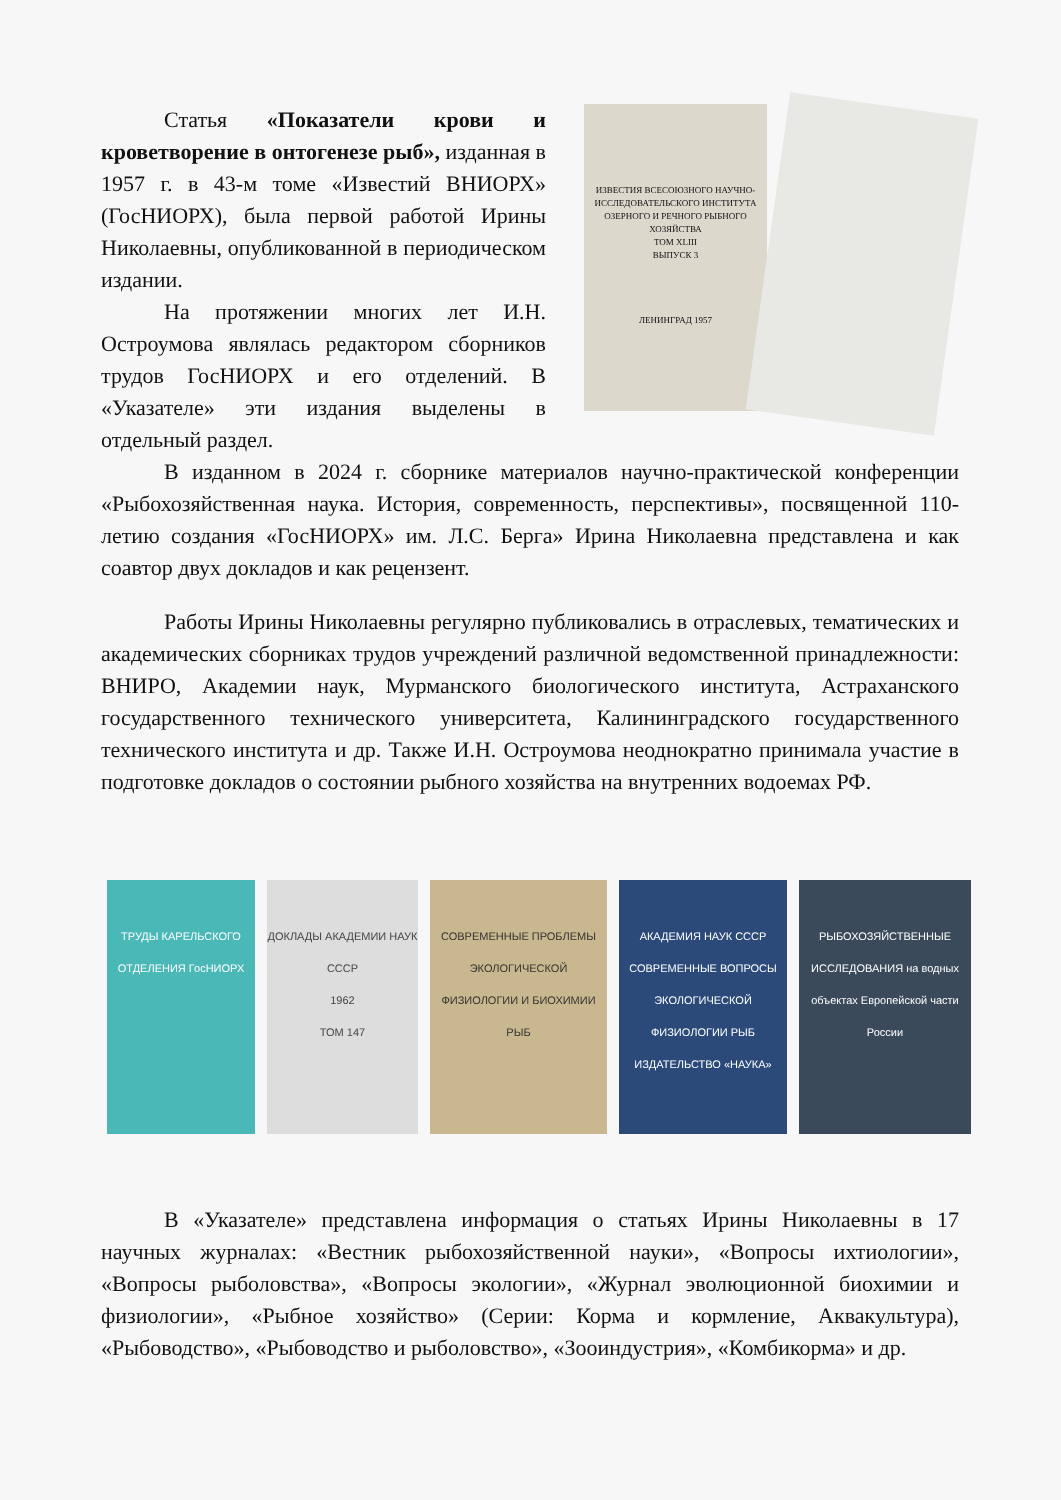Статья «Показатели крови и кроветворение в онтогенезе рыб», изданная в 1957 г. в 43-м томе «Известий ВНИОРХ» (ГосНИОРХ), была первой работой Ирины Николаевны, опубликованной в периодическом издании.
На протяжении многих лет И.Н. Остроумова являлась редактором сборников трудов ГосНИОРХ и его отделений. В «Указателе» эти издания выделены в отдельный раздел.
ИЗВЕСТИЯ ВСЕСОЮЗНОГО НАУЧНО-ИССЛЕДОВАТЕЛЬСКОГО ИНСТИТУТА ОЗЕРНОГО И РЕЧНОГО РЫБНОГО ХОЗЯЙСТВА
ТОМ XLIII
ВЫПУСК 3
ЛЕНИНГРАД 1957
В изданном в 2024 г. сборнике материалов научно-практической конференции «Рыбохозяйственная наука. История, современность, перспективы», посвященной 110-летию создания «ГосНИОРХ» им. Л.С. Берга» Ирина Николаевна представлена и как соавтор двух докладов и как рецензент.
Работы Ирины Николаевны регулярно публиковались в отраслевых, тематических и академических сборниках трудов учреждений различной ведомственной принадлежности: ВНИРО, Академии наук, Мурманского биологического института, Астраханского государственного технического университета, Калининградского государственного технического института и др. Также И.Н. Остроумова неоднократно принимала участие в подготовке докладов о состоянии рыбного хозяйства на внутренних водоемах РФ.
ТРУДЫ КАРЕЛЬСКОГО ОТДЕЛЕНИЯ ГосНИОРХ
ДОКЛАДЫ АКАДЕМИИ НАУК СССР
1962
ТОМ 147
СОВРЕМЕННЫЕ ПРОБЛЕМЫ ЭКОЛОГИЧЕСКОЙ ФИЗИОЛОГИИ И БИОХИМИИ РЫБ
АКАДЕМИЯ НАУК СССР
СОВРЕМЕННЫЕ ВОПРОСЫ ЭКОЛОГИЧЕСКОЙ ФИЗИОЛОГИИ РЫБ
ИЗДАТЕЛЬСТВО «НАУКА»
РЫБОХОЗЯЙСТВЕННЫЕ ИССЛЕДОВАНИЯ на водных объектах Европейской части России
В «Указателе» представлена информация о статьях Ирины Николаевны в 17 научных журналах: «Вестник рыбохозяйственной науки», «Вопросы ихтиологии», «Вопросы рыболовства», «Вопросы экологии», «Журнал эволюционной биохимии и физиологии», «Рыбное хозяйство» (Серии: Корма и кормление, Аквакультура), «Рыбоводство», «Рыбоводство и рыболовство», «Зооиндустрия», «Комбикорма» и др.